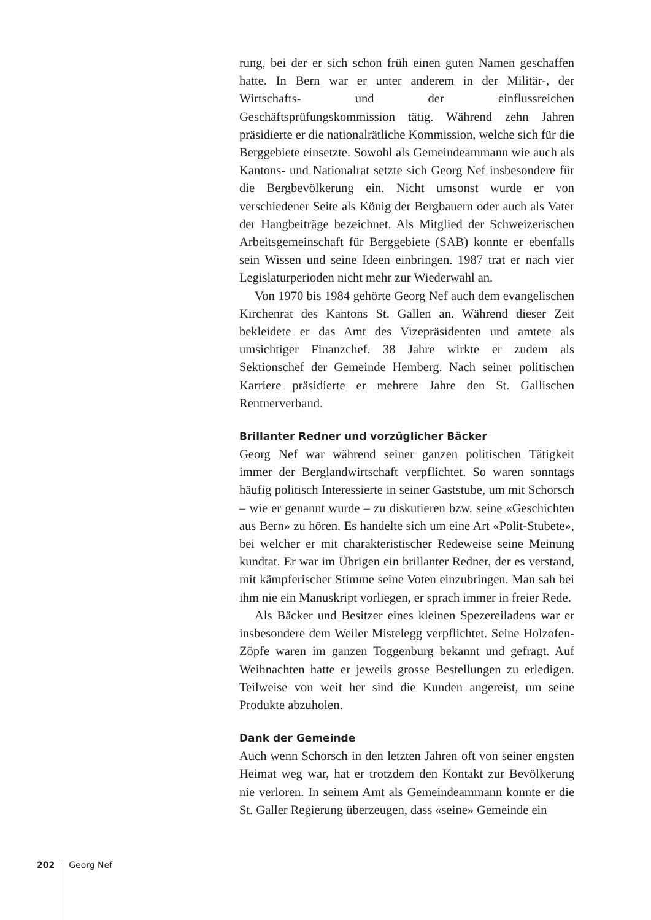rung, bei der er sich schon früh einen guten Namen geschaffen hatte. In Bern war er unter anderem in der Militär-, der Wirtschafts- und der einflussreichen Geschäftsprüfungskommission tätig. Während zehn Jahren präsidierte er die nationalrätliche Kommission, welche sich für die Berggebiete einsetzte. Sowohl als Gemeindeammann wie auch als Kantons- und Nationalrat setzte sich Georg Nef insbesondere für die Bergbevölkerung ein. Nicht umsonst wurde er von verschiedener Seite als König der Bergbauern oder auch als Vater der Hangbeiträge bezeichnet. Als Mitglied der Schweizerischen Arbeitsgemeinschaft für Berggebiete (SAB) konnte er ebenfalls sein Wissen und seine Ideen einbringen. 1987 trat er nach vier Legislaturperioden nicht mehr zur Wiederwahl an.
Von 1970 bis 1984 gehörte Georg Nef auch dem evangelischen Kirchenrat des Kantons St. Gallen an. Während dieser Zeit bekleidete er das Amt des Vizepräsidenten und amtete als umsichtiger Finanzchef. 38 Jahre wirkte er zudem als Sektionschef der Gemeinde Hemberg. Nach seiner politischen Karriere präsidierte er mehrere Jahre den St. Gallischen Rentnerverband.
Brillanter Redner und vorzüglicher Bäcker
Georg Nef war während seiner ganzen politischen Tätigkeit immer der Berglandwirtschaft verpflichtet. So waren sonntags häufig politisch Interessierte in seiner Gaststube, um mit Schorsch – wie er genannt wurde – zu diskutieren bzw. seine «Geschichten aus Bern» zu hören. Es handelte sich um eine Art «Polit-Stubete», bei welcher er mit charakteristischer Redeweise seine Meinung kundtat. Er war im Übrigen ein brillanter Redner, der es verstand, mit kämpferischer Stimme seine Voten einzubringen. Man sah bei ihm nie ein Manuskript vorliegen, er sprach immer in freier Rede.
Als Bäcker und Besitzer eines kleinen Spezereiladens war er insbesondere dem Weiler Mistelegg verpflichtet. Seine Holzofen-Zöpfe waren im ganzen Toggenburg bekannt und gefragt. Auf Weihnachten hatte er jeweils grosse Bestellungen zu erledigen. Teilweise von weit her sind die Kunden angereist, um seine Produkte abzuholen.
Dank der Gemeinde
Auch wenn Schorsch in den letzten Jahren oft von seiner engsten Heimat weg war, hat er trotzdem den Kontakt zur Bevölkerung nie verloren. In seinem Amt als Gemeindeammann konnte er die St. Galler Regierung überzeugen, dass «seine» Gemeinde ein
202 Georg Nef